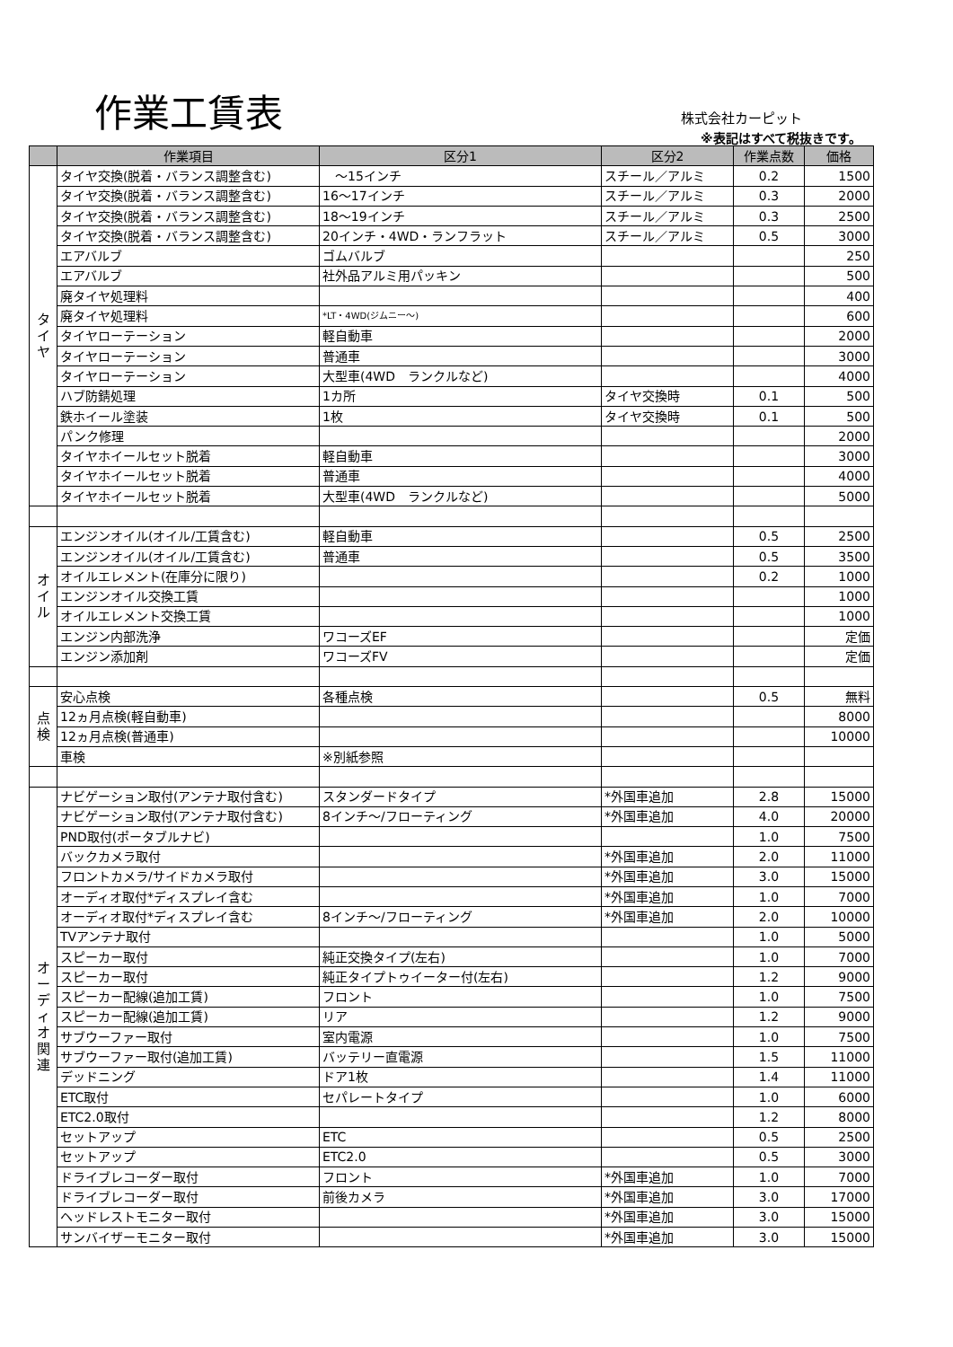作業工賃表 株式会社カーピット
※表記はすべて税抜きです。
| | 作業項目 | 区分1 | 区分2 | 作業点数 | 価格 |
| --- | --- | --- | --- | --- | --- |
| タ イ ヤ | タイヤ交換(脱着・バランス調整含む) | ～15インチ | スチール／アルミ | 0.2 | 1500 |
| | タイヤ交換(脱着・バランス調整含む) | 16～17インチ | スチール／アルミ | 0.3 | 2000 |
| | タイヤ交換(脱着・バランス調整含む) | 18～19インチ | スチール／アルミ | 0.3 | 2500 |
| | タイヤ交換(脱着・バランス調整含む) | 20インチ・4WD・ランフラット | スチール／アルミ | 0.5 | 3000 |
| | エアバルブ | ゴムバルブ | | | 250 |
| | エアバルブ | 社外品アルミ用パッキン | | | 500 |
| | 廃タイヤ処理料 | | | | 400 |
| | 廃タイヤ処理料 | *LT・4WD(ジムニー～) | | | 600 |
| | タイヤローテーション | 軽自動車 | | | 2000 |
| | タイヤローテーション | 普通車 | | | 3000 |
| | タイヤローテーション | 大型車(4WD ランクルなど) | | | 4000 |
| | ハブ防錆処理 | 1カ所 | タイヤ交換時 | 0.1 | 500 |
| | 鉄ホイール塗装 | 1枚 | タイヤ交換時 | 0.1 | 500 |
| | パンク修理 | | | | 2000 |
| | タイヤホイールセット脱着 | 軽自動車 | | | 3000 |
| | タイヤホイールセット脱着 | 普通車 | | | 4000 |
| | タイヤホイールセット脱着 | 大型車(4WD ランクルなど) | | | 5000 |
| オ イ ル | エンジンオイル(オイル/工賃含む) | 軽自動車 | | 0.5 | 2500 |
| | エンジンオイル(オイル/工賃含む) | 普通車 | | 0.5 | 3500 |
| | オイルエレメント(在庫分に限り) | | | 0.2 | 1000 |
| | エンジンオイル交換工賃 | | | | 1000 |
| | オイルエレメント交換工賃 | | | | 1000 |
| | エンジン内部洗浄 | ワコーズEF | | | 定価 |
| | エンジン添加剤 | ワコーズFV | | | 定価 |
| 点 検 | 安心点検 | 各種点検 | | 0.5 | 無料 |
| | 12ヵ月点検(軽自動車) | | | | 8000 |
| | 12ヵ月点検(普通車) | | | | 10000 |
| | 車検 | ※別紙参照 | | | |
| オ ー デ ィ オ 関 連 | ナビゲーション取付(アンテナ取付含む) | スタンダードタイプ | *外国車追加 | 2.8 | 15000 |
| | ナビゲーション取付(アンテナ取付含む) | 8インチ～/フローティング | *外国車追加 | 4.0 | 20000 |
| | PND取付(ポータブルナビ) | | | 1.0 | 7500 |
| | バックカメラ取付 | | *外国車追加 | 2.0 | 11000 |
| | フロントカメラ/サイドカメラ取付 | | *外国車追加 | 3.0 | 15000 |
| | オーディオ取付*ディスプレイ含む | | *外国車追加 | 1.0 | 7000 |
| | オーディオ取付*ディスプレイ含む | 8インチ～/フローティング | *外国車追加 | 2.0 | 10000 |
| | TVアンテナ取付 | | | 1.0 | 5000 |
| | スピーカー取付 | 純正交換タイプ(左右) | | 1.0 | 7000 |
| | スピーカー取付 | 純正タイプトゥイーター付(左右) | | 1.2 | 9000 |
| | スピーカー配線(追加工賃) | フロント | | 1.0 | 7500 |
| | スピーカー配線(追加工賃) | リア | | 1.2 | 9000 |
| | サブウーファー取付 | 室内電源 | | 1.0 | 7500 |
| | サブウーファー取付(追加工賃) | バッテリー直電源 | | 1.5 | 11000 |
| | デッドニング | ドア1枚 | | 1.4 | 11000 |
| | ETC取付 | セパレートタイプ | | 1.0 | 6000 |
| | ETC2.0取付 | | | 1.2 | 8000 |
| | セットアップ | ETC | | 0.5 | 2500 |
| | セットアップ | ETC2.0 | | 0.5 | 3000 |
| | ドライブレコーダー取付 | フロント | *外国車追加 | 1.0 | 7000 |
| | ドライブレコーダー取付 | 前後カメラ | *外国車追加 | 3.0 | 17000 |
| | ヘッドレストモニター取付 | | *外国車追加 | 3.0 | 15000 |
| | サンバイザーモニター取付 | | *外国車追加 | 3.0 | 15000 |